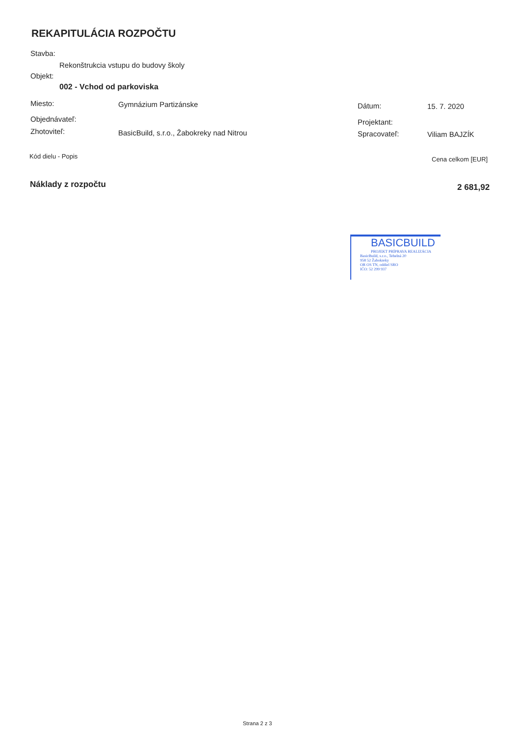REKAPITULÁCIA ROZPOČTU
Stavba:
Rekonštrukcia vstupu do budovy školy
Objekt:
002 - Vchod od parkoviska
Miesto: Gymnázium Partizánske Dátum: 15. 7. 2020
Objednávateľ: Projektant:
Zhotoviteľ:
BasicBuild, s.r.o., Žabokreky nad Nitrou
Spracovateľ: Viliam BAJZÍK
Kód dielu - Popis Cena celkom [EUR]
Náklady z rozpočtu 2 681,92
BASICBUILD
PROJEKT PRÍPRAVA REALIZÁCIA
BasicBuild, s.r.o., Tehelná 20
958 52 Žabokreky
OR OS TN, oddiel SRO
IČO: 52 299 937
Strana 2 z 3